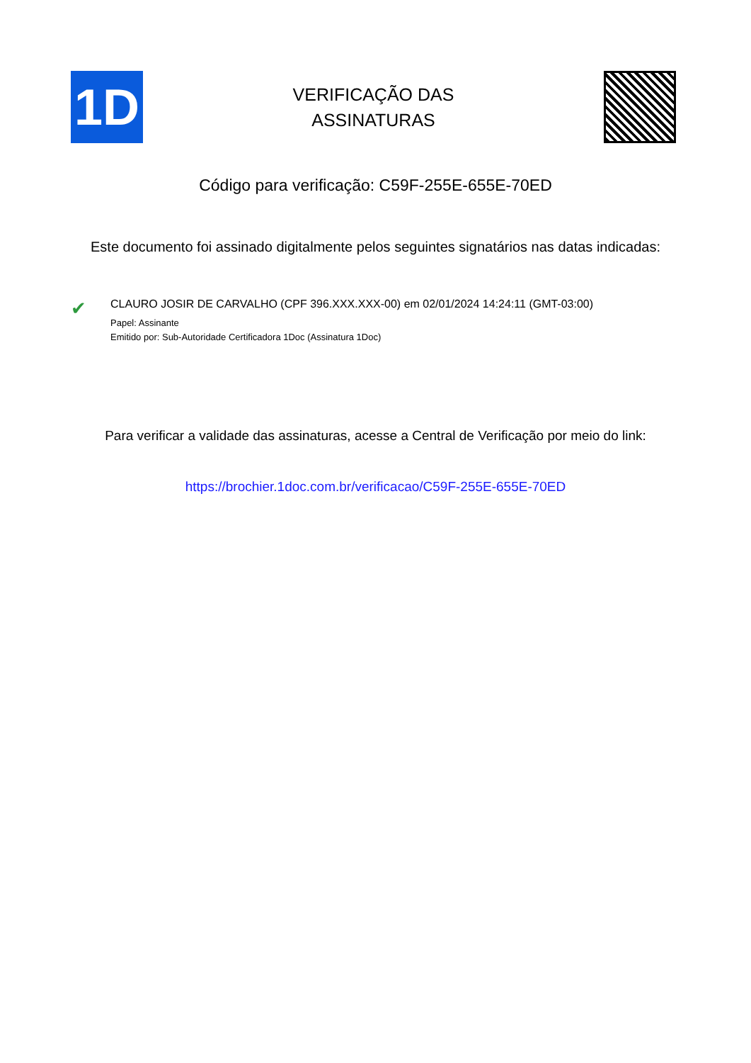1D
VERIFICAÇÃO DAS
ASSINATURAS
Código para verificação: C59F-255E-655E-70ED
Este documento foi assinado digitalmente pelos seguintes signatários nas datas indicadas:
✔
CLAURO JOSIR DE CARVALHO (CPF 396.XXX.XXX-00) em 02/01/2024 14:24:11 (GMT-03:00)
Papel: Assinante
Emitido por: Sub-Autoridade Certificadora 1Doc (Assinatura 1Doc)
Para verificar a validade das assinaturas, acesse a Central de Verificação por meio do link:
https://brochier.1doc.com.br/verificacao/C59F-255E-655E-70ED